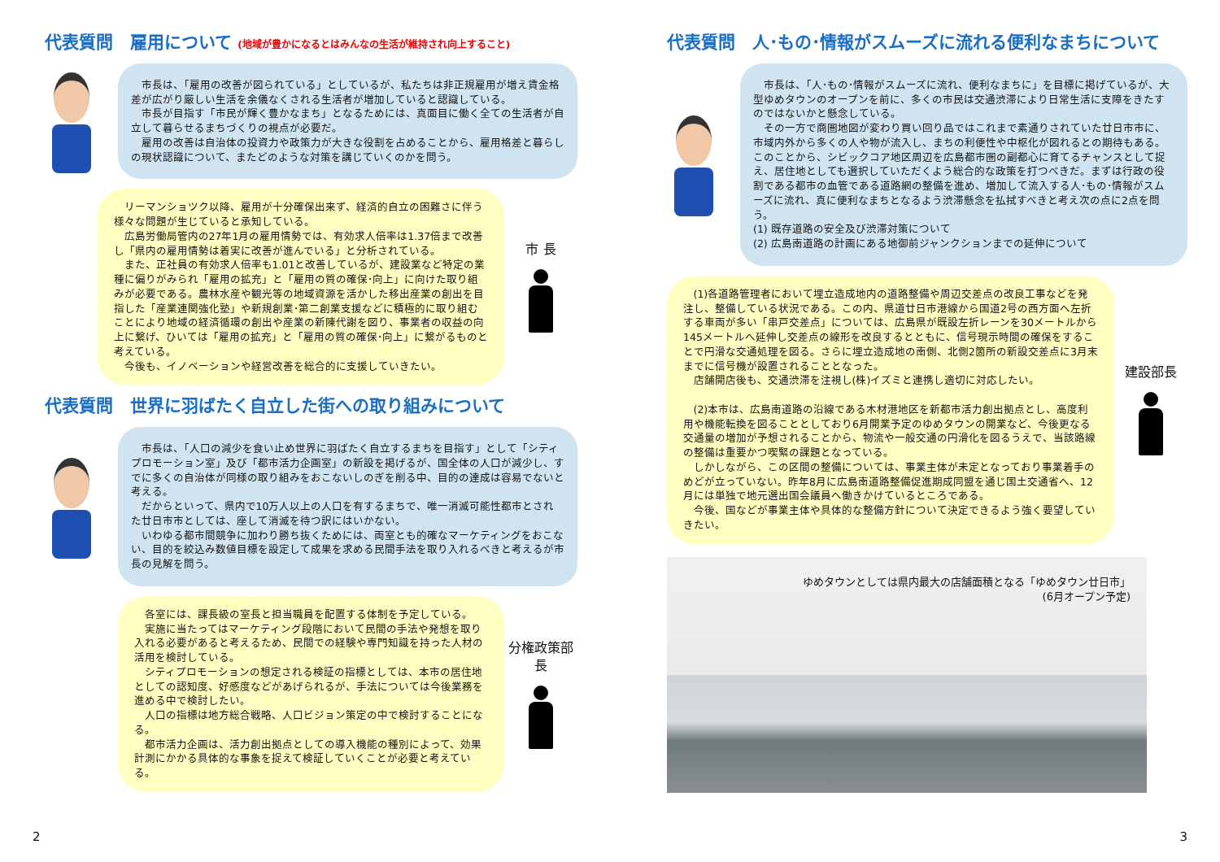代表質問　雇用について (地域が豊かになるとはみんなの生活が維持され向上すること)
市長は、「雇用の改善が図られている」としているが、私たちは非正規雇用が増え賃金格差が広がり厳しい生活を余儀なくされる生活者が増加していると認識している。
市長が目指す「市民が輝く豊かなまち」となるためには、真面目に働く全ての生活者が自立して暮らせるまちづくりの視点が必要だ。
雇用の改善は自治体の投資力や政策力が大きな役割を占めることから、雇用格差と暮らしの現状認識について、またどのような対策を講じていくのかを問う。
リーマンショツク以降、雇用が十分確保出来ず、経済的自立の困難さに伴う様々な問題が生じていると承知している。
広島労働局管内の27年1月の雇用情勢では、有効求人倍率は1.37倍まで改善し「県内の雇用情勢は着実に改善が進んでいる」と分析されている。
また、正社員の有効求人倍率も1.01と改善しているが、建設業など特定の業種に偏りがみられ「雇用の拡充」と「雇用の質の確保･向上」に向けた取り組みが必要である。農林水産や観光等の地域資源を活かした移出産業の創出を目指した「産業連関強化塾」や新規創業･第二創業支援などに積極的に取り組むことにより地域の経済循環の創出や産業の新陳代謝を図り、事業者の収益の向上に繋げ、ひいては「雇用の拡充」と「雇用の質の確保･向上」に繋がるものと考えている。
今後も、イノベーションや経営改善を総合的に支援していきたい。
市 長
代表質問　世界に羽ばたく自立した街への取り組みについて
市長は、「人口の減少を食い止め世界に羽ばたく自立するまちを目指す」として「シティプロモーション室」及び「都市活力企画室」の新設を掲げるが、国全体の人口が減少し、すでに多くの自治体が同様の取り組みをおこないしのぎを削る中、目的の達成は容易でないと考える。
だからといって、県内で10万人以上の人口を有するまちで、唯一消滅可能性都市とされた廿日市市としては、座して消滅を待つ訳にはいかない。
いわゆる都市間競争に加わり勝ち抜くためには、両室とも的確なマーケティングをおこない、目的を絞込み数値目標を設定して成果を求める民間手法を取り入れるべきと考えるが市長の見解を問う。
各室には、課長級の室長と担当職員を配置する体制を予定している。
実施に当たってはマーケティング段階において民間の手法や発想を取り入れる必要があると考えるため、民間での経験や専門知識を持った人材の活用を検討している。
シティプロモーションの想定される検証の指標としては、本市の居住地としての認知度、好感度などがあげられるが、手法については今後業務を進める中で検討したい。
人口の指標は地方総合戦略、人口ビジョン策定の中で検討することになる。
都市活力企画は、活力創出拠点としての導入機能の種別によって、効果計測にかかる具体的な事象を捉えて検証していくことが必要と考えている。
分権政策部長
代表質問　人･もの･情報がスムーズに流れる便利なまちについて
市長は、「人･もの･情報がスムーズに流れ、便利なまちに」を目標に掲げているが、大型ゆめタウンのオープンを前に、多くの市民は交通渋滞により日常生活に支障をきたすのではないかと懸念している。
その一方で商圏地図が変わり買い回り品ではこれまで素通りされていた廿日市市に、市域内外から多くの人や物が流入し、まちの利便性や中枢化が図れるとの期待もある。このことから、シビックコア地区周辺を広島都市圏の副都心に育てるチャンスとして捉え、居住地としても選択していただくよう総合的な政策を打つべきだ。まずは行政の役割である都市の血管である道路網の整備を進め、増加して流入する人･もの･情報がスムーズに流れ、真に便利なまちとなるよう渋滞懸念を払拭すべきと考え次の点に2点を問う。
(1) 既存道路の安全及び渋滞対策について
(2) 広島南道路の計画にある地御前ジャンクションまでの延伸について
(1)各道路管理者において埋立造成地内の道路整備や周辺交差点の改良工事などを発注し、整備している状況である。この内、県道廿日市港線から国道2号の西方面へ左折する車両が多い「串戸交差点」については、広島県が既設左折レーンを30メートルから145メートルへ延伸し交差点の線形を改良するとともに、信号現示時間の確保をすることで円滑な交通処理を図る。さらに埋立造成地の南側、北側2箇所の新設交差点に3月末までに信号機が設置されることとなった。
店舗開店後も、交通渋滞を注視し(株)イズミと連携し適切に対応したい。
(2)本市は、広島南道路の沿線である木材港地区を新都市活力創出拠点とし、高度利用や機能転換を図ることとしており6月開業予定のゆめタウンの開業など、今後更なる交通量の増加が予想されることから、物流や一般交通の円滑化を図るうえで、当該路線の整備は重要かつ喫緊の課題となっている。
しかしながら、この区間の整備については、事業主体が未定となっており事業着手のめどが立っていない。昨年8月に広島南道路整備促進期成同盟を通じ国土交通省へ、12月には単独で地元選出国会議員へ働きかけているところである。
今後、国などが事業主体や具体的な整備方針について決定できるよう強く要望していきたい。
建設部長
ゆめタウンとしては県内最大の店舗面積となる「ゆめタウン廿日市」
(6月オープン予定)
2 3